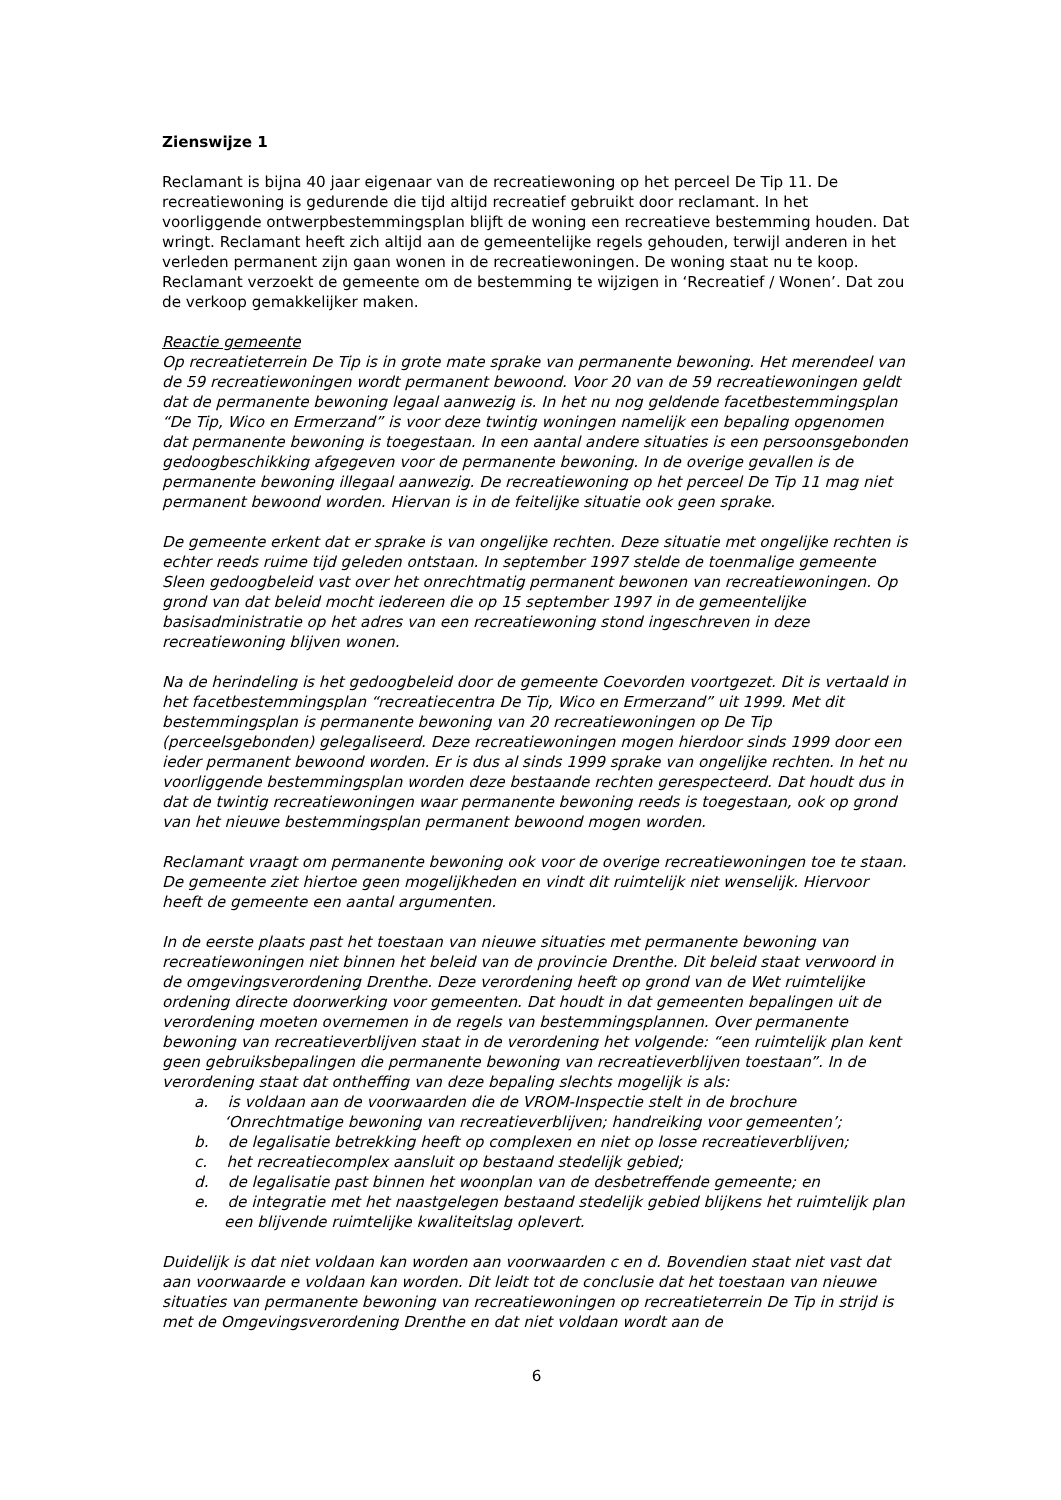Zienswijze 1
Reclamant is bijna 40 jaar eigenaar van de recreatiewoning op het perceel De Tip 11. De recreatiewoning is gedurende die tijd altijd recreatief gebruikt door reclamant. In het voorliggende ontwerpbestemmingsplan blijft de woning een recreatieve bestemming houden. Dat wringt. Reclamant heeft zich altijd aan de gemeentelijke regels gehouden, terwijl anderen in het verleden permanent zijn gaan wonen in de recreatiewoningen. De woning staat nu te koop. Reclamant verzoekt de gemeente om de bestemming te wijzigen in ‘Recreatief / Wonen’. Dat zou de verkoop gemakkelijker maken.
Reactie gemeente
Op recreatieterrein De Tip is in grote mate sprake van permanente bewoning. Het merendeel van de 59 recreatiewoningen wordt permanent bewoond. Voor 20 van de 59 recreatiewoningen geldt dat de permanente bewoning legaal aanwezig is. In het nu nog geldende facetbestemmingsplan “De Tip, Wico en Ermerzand” is voor deze twintig woningen namelijk een bepaling opgenomen dat permanente bewoning is toegestaan. In een aantal andere situaties is een persoonsgebonden gedoogbeschikking afgegeven voor de permanente bewoning. In de overige gevallen is de permanente bewoning illegaal aanwezig. De recreatiewoning op het perceel De Tip 11 mag niet permanent bewoond worden. Hiervan is in de feitelijke situatie ook geen sprake.
De gemeente erkent dat er sprake is van ongelijke rechten. Deze situatie met ongelijke rechten is echter reeds ruime tijd geleden ontstaan. In september 1997 stelde de toenmalige gemeente Sleen gedoogbeleid vast over het onrechtmatig permanent bewonen van recreatiewoningen. Op grond van dat beleid mocht iedereen die op 15 september 1997 in de gemeentelijke basisadministratie op het adres van een recreatiewoning stond ingeschreven in deze recreatiewoning blijven wonen.
Na de herindeling is het gedoogbeleid door de gemeente Coevorden voortgezet. Dit is vertaald in het facetbestemmingsplan “recreatiecentra De Tip, Wico en Ermerzand” uit 1999. Met dit bestemmingsplan is permanente bewoning van 20 recreatiewoningen op De Tip (perceelsgebonden) gelegaliseerd. Deze recreatiewoningen mogen hierdoor sinds 1999 door een ieder permanent bewoond worden. Er is dus al sinds 1999 sprake van ongelijke rechten. In het nu voorliggende bestemmingsplan worden deze bestaande rechten gerespecteerd. Dat houdt dus in dat de twintig recreatiewoningen waar permanente bewoning reeds is toegestaan, ook op grond van het nieuwe bestemmingsplan permanent bewoond mogen worden.
Reclamant vraagt om permanente bewoning ook voor de overige recreatiewoningen toe te staan. De gemeente ziet hiertoe geen mogelijkheden en vindt dit ruimtelijk niet wenselijk. Hiervoor heeft de gemeente een aantal argumenten.
In de eerste plaats past het toestaan van nieuwe situaties met permanente bewoning van recreatiewoningen niet binnen het beleid van de provincie Drenthe. Dit beleid staat verwoord in de omgevingsverordening Drenthe. Deze verordening heeft op grond van de Wet ruimtelijke ordening directe doorwerking voor gemeenten. Dat houdt in dat gemeenten bepalingen uit de verordening moeten overnemen in de regels van bestemmingsplannen. Over permanente bewoning van recreatieverblijven staat in de verordening het volgende: “een ruimtelijk plan kent geen gebruiksbepalingen die permanente bewoning van recreatieverblijven toestaan”. In de verordening staat dat ontheffing van deze bepaling slechts mogelijk is als:
a. is voldaan aan de voorwaarden die de VROM-Inspectie stelt in de brochure ‘Onrechtmatige bewoning van recreatieverblijven; handreiking voor gemeenten’;
b. de legalisatie betrekking heeft op complexen en niet op losse recreatieverblijven;
c. het recreatiecomplex aansluit op bestaand stedelijk gebied;
d. de legalisatie past binnen het woonplan van de desbetreffende gemeente; en
e. de integratie met het naastgelegen bestaand stedelijk gebied blijkens het ruimtelijk plan een blijvende ruimtelijke kwaliteitslag oplevert.
Duidelijk is dat niet voldaan kan worden aan voorwaarden c en d. Bovendien staat niet vast dat aan voorwaarde e voldaan kan worden. Dit leidt tot de conclusie dat het toestaan van nieuwe situaties van permanente bewoning van recreatiewoningen op recreatieterrein De Tip in strijd is met de Omgevingsverordening Drenthe en dat niet voldaan wordt aan de
6